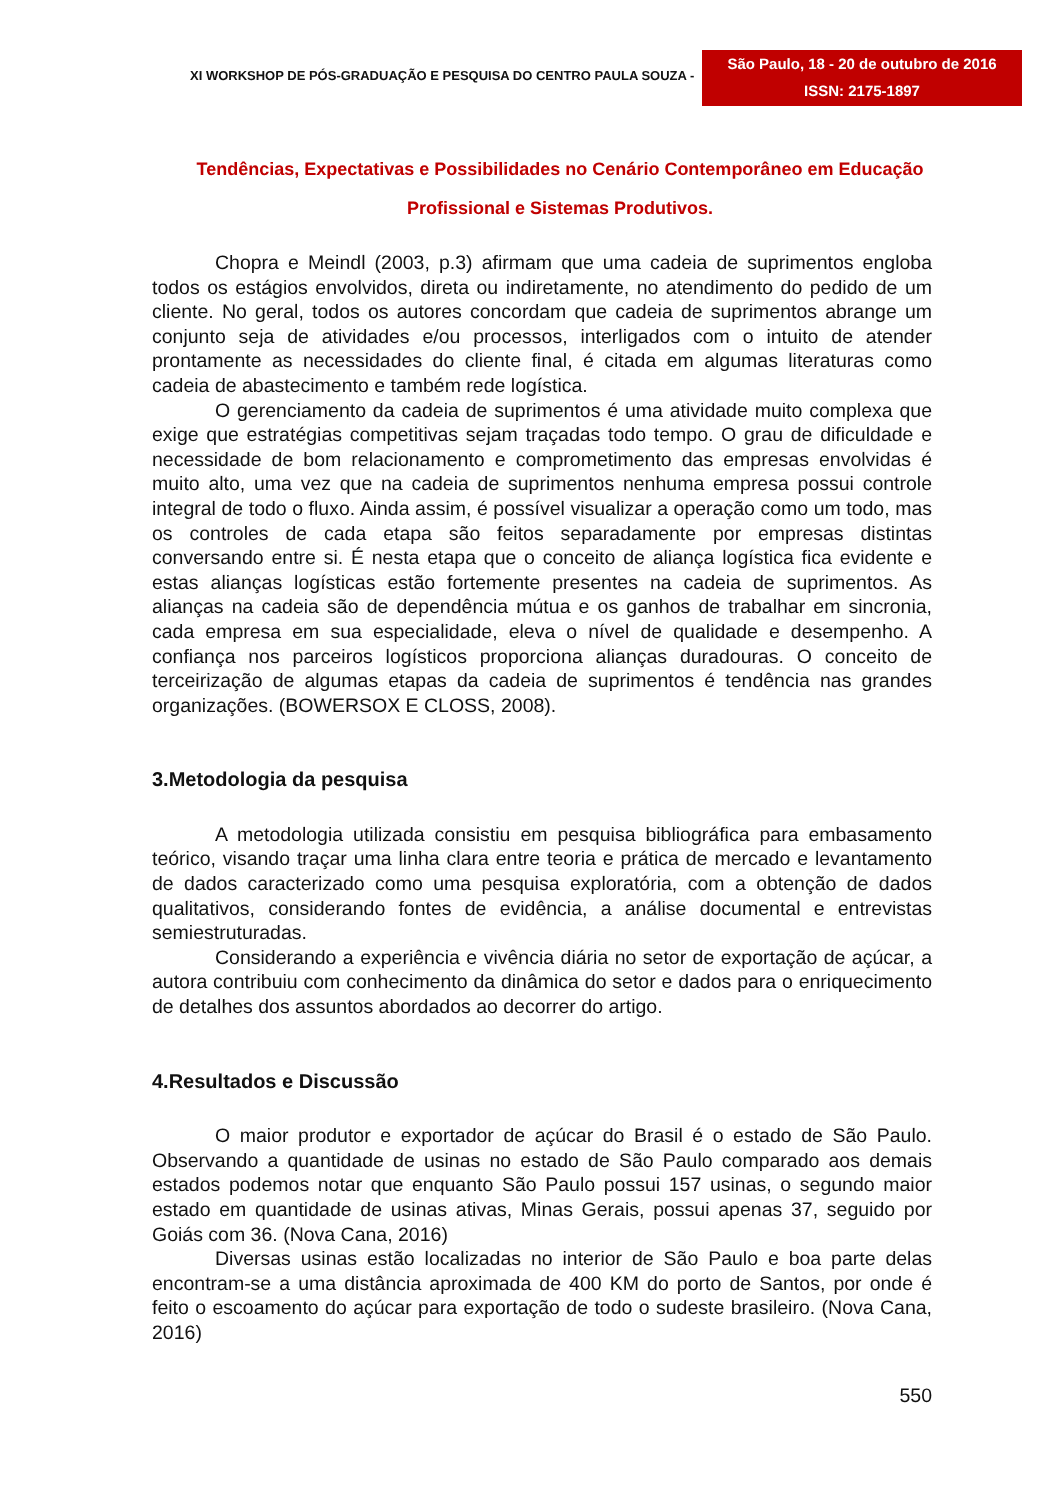XI WORKSHOP DE PÓS-GRADUAÇÃO E PESQUISA DO CENTRO PAULA SOUZA -
São Paulo, 18 - 20 de outubro de 2016
ISSN: 2175-1897
Tendências, Expectativas e Possibilidades no Cenário Contemporâneo em Educação
Profissional e Sistemas Produtivos.
Chopra e Meindl (2003, p.3) afirmam que uma cadeia de suprimentos engloba todos os estágios envolvidos, direta ou indiretamente, no atendimento do pedido de um cliente. No geral, todos os autores concordam que cadeia de suprimentos abrange um conjunto seja de atividades e/ou processos, interligados com o intuito de atender prontamente as necessidades do cliente final, é citada em algumas literaturas como cadeia de abastecimento e também rede logística.
O gerenciamento da cadeia de suprimentos é uma atividade muito complexa que exige que estratégias competitivas sejam traçadas todo tempo. O grau de dificuldade e necessidade de bom relacionamento e comprometimento das empresas envolvidas é muito alto, uma vez que na cadeia de suprimentos nenhuma empresa possui controle integral de todo o fluxo. Ainda assim, é possível visualizar a operação como um todo, mas os controles de cada etapa são feitos separadamente por empresas distintas conversando entre si. É nesta etapa que o conceito de aliança logística fica evidente e estas alianças logísticas estão fortemente presentes na cadeia de suprimentos. As alianças na cadeia são de dependência mútua e os ganhos de trabalhar em sincronia, cada empresa em sua especialidade, eleva o nível de qualidade e desempenho. A confiança nos parceiros logísticos proporciona alianças duradouras. O conceito de terceirização de algumas etapas da cadeia de suprimentos é tendência nas grandes organizações. (BOWERSOX E CLOSS, 2008).
3.Metodologia da pesquisa
A metodologia utilizada consistiu em pesquisa bibliográfica para embasamento teórico, visando traçar uma linha clara entre teoria e prática de mercado e levantamento de dados caracterizado como uma pesquisa exploratória, com a obtenção de dados qualitativos, considerando fontes de evidência, a análise documental e entrevistas semiestruturadas.
Considerando a experiência e vivência diária no setor de exportação de açúcar, a autora contribuiu com conhecimento da dinâmica do setor e dados para o enriquecimento de detalhes dos assuntos abordados ao decorrer do artigo.
4.Resultados e Discussão
O maior produtor e exportador de açúcar do Brasil é o estado de São Paulo. Observando a quantidade de usinas no estado de São Paulo comparado aos demais estados podemos notar que enquanto São Paulo possui 157 usinas, o segundo maior estado em quantidade de usinas ativas, Minas Gerais, possui apenas 37, seguido por Goiás com 36. (Nova Cana, 2016)
Diversas usinas estão localizadas no interior de São Paulo e boa parte delas encontram-se a uma distância aproximada de 400 KM do porto de Santos, por onde é feito o escoamento do açúcar para exportação de todo o sudeste brasileiro. (Nova Cana, 2016)
550